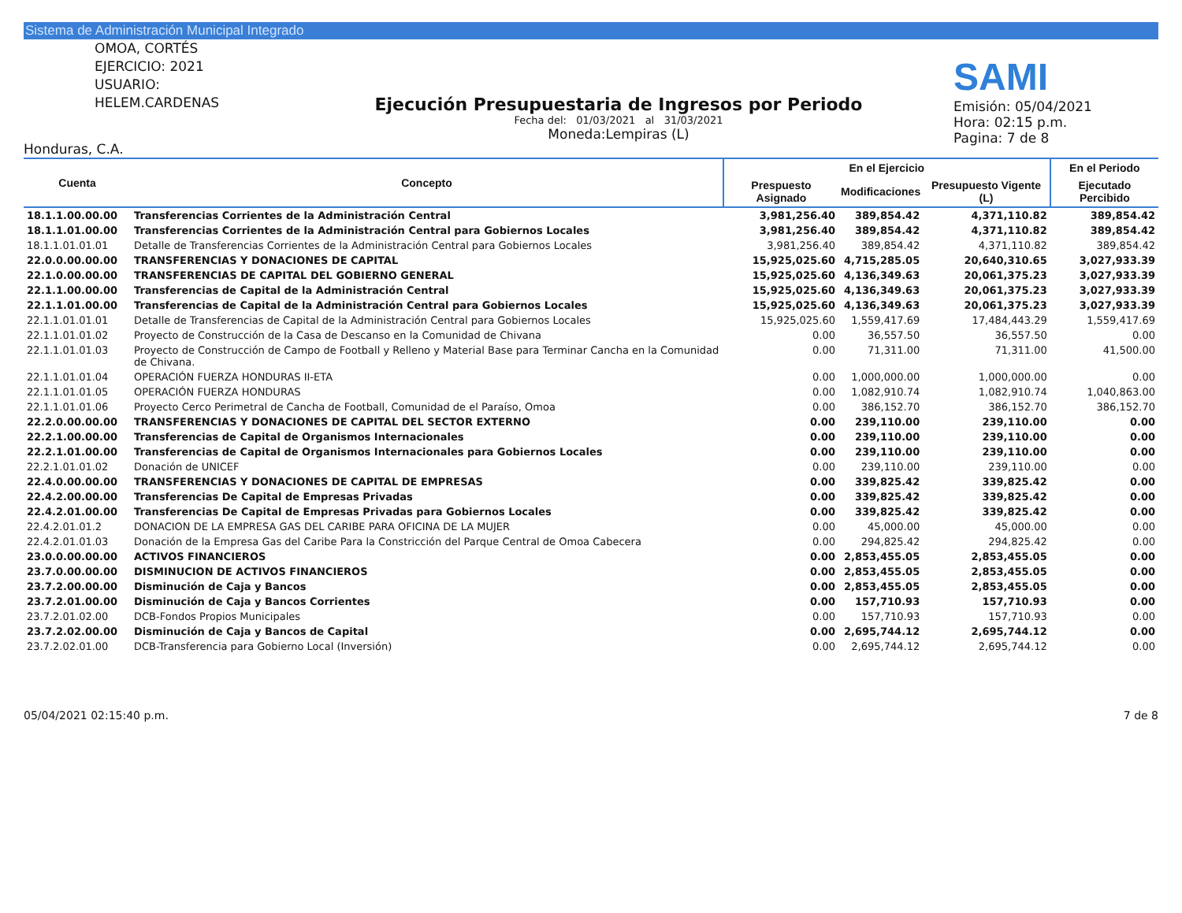Sistema de Administración Municipal Integrado
OMOA, CORTÉS
EJERCICIO: 2021
USUARIO: HELEM.CARDENAS
Honduras, C.A.
Ejecución Presupuestaria de Ingresos por Periodo
Fecha del: 01/03/2021 al 31/03/2021
Moneda:Lempiras (L)
SAMI
Emisión: 05/04/2021
Hora: 02:15 p.m.
Pagina: 7 de 8
| Cuenta | Concepto | En el Ejercicio | | | En el Periodo |
| --- | --- | --- | --- | --- | --- |
| | | Prespuesto Asignado | Modificaciones | Presupuesto Vigente (L) | Ejecutado Percibido |
| 18.1.1.00.00.00 | Transferencias Corrientes de la Administración Central | 3,981,256.40 | 389,854.42 | 4,371,110.82 | 389,854.42 |
| 18.1.1.01.00.00 | Transferencias Corrientes de la Administración Central para Gobiernos Locales | 3,981,256.40 | 389,854.42 | 4,371,110.82 | 389,854.42 |
| 18.1.1.01.01.01 | Detalle de Transferencias Corrientes de la Administración Central para Gobiernos Locales | 3,981,256.40 | 389,854.42 | 4,371,110.82 | 389,854.42 |
| 22.0.0.00.00.00 | TRANSFERENCIAS Y DONACIONES DE CAPITAL | 15,925,025.60 | 4,715,285.05 | 20,640,310.65 | 3,027,933.39 |
| 22.1.0.00.00.00 | TRANSFERENCIAS DE CAPITAL DEL GOBIERNO GENERAL | 15,925,025.60 | 4,136,349.63 | 20,061,375.23 | 3,027,933.39 |
| 22.1.1.00.00.00 | Transferencias de Capital de la Administración Central | 15,925,025.60 | 4,136,349.63 | 20,061,375.23 | 3,027,933.39 |
| 22.1.1.01.00.00 | Transferencias de Capital de la Administración Central para Gobiernos Locales | 15,925,025.60 | 4,136,349.63 | 20,061,375.23 | 3,027,933.39 |
| 22.1.1.01.01.01 | Detalle de Transferencias de Capital de la Administración Central para Gobiernos Locales | 15,925,025.60 | 1,559,417.69 | 17,484,443.29 | 1,559,417.69 |
| 22.1.1.01.01.02 | Proyecto de Construcción de la Casa de Descanso en la Comunidad de Chivana | 0.00 | 36,557.50 | 36,557.50 | 0.00 |
| 22.1.1.01.01.03 | Proyecto de Construcción de Campo de Football y Relleno y Material Base para Terminar Cancha en la Comunidad de Chivana. | 0.00 | 71,311.00 | 71,311.00 | 41,500.00 |
| 22.1.1.01.01.04 | OPERACIÓN FUERZA HONDURAS II-ETA | 0.00 | 1,000,000.00 | 1,000,000.00 | 0.00 |
| 22.1.1.01.01.05 | OPERACIÓN FUERZA HONDURAS | 0.00 | 1,082,910.74 | 1,082,910.74 | 1,040,863.00 |
| 22.1.1.01.01.06 | Proyecto Cerco Perimetral de Cancha de Football, Comunidad de el Paraíso, Omoa | 0.00 | 386,152.70 | 386,152.70 | 386,152.70 |
| 22.2.0.00.00.00 | TRANSFERENCIAS Y DONACIONES DE CAPITAL DEL SECTOR EXTERNO | 0.00 | 239,110.00 | 239,110.00 | 0.00 |
| 22.2.1.00.00.00 | Transferencias de Capital de Organismos Internacionales | 0.00 | 239,110.00 | 239,110.00 | 0.00 |
| 22.2.1.01.00.00 | Transferencias de Capital de Organismos Internacionales para Gobiernos Locales | 0.00 | 239,110.00 | 239,110.00 | 0.00 |
| 22.2.1.01.01.02 | Donación de UNICEF | 0.00 | 239,110.00 | 239,110.00 | 0.00 |
| 22.4.0.00.00.00 | TRANSFERENCIAS Y DONACIONES DE CAPITAL DE EMPRESAS | 0.00 | 339,825.42 | 339,825.42 | 0.00 |
| 22.4.2.00.00.00 | Transferencias De Capital de Empresas Privadas | 0.00 | 339,825.42 | 339,825.42 | 0.00 |
| 22.4.2.01.00.00 | Transferencias De Capital de Empresas Privadas para Gobiernos Locales | 0.00 | 339,825.42 | 339,825.42 | 0.00 |
| 22.4.2.01.01.2 | DONACION DE LA EMPRESA GAS DEL CARIBE PARA OFICINA DE LA MUJER | 0.00 | 45,000.00 | 45,000.00 | 0.00 |
| 22.4.2.01.01.03 | Donación de la Empresa Gas del Caribe Para la Constricción del Parque Central de Omoa Cabecera | 0.00 | 294,825.42 | 294,825.42 | 0.00 |
| 23.0.0.00.00.00 | ACTIVOS FINANCIEROS | 0.00 | 2,853,455.05 | 2,853,455.05 | 0.00 |
| 23.7.0.00.00.00 | DISMINUCION DE ACTIVOS FINANCIEROS | 0.00 | 2,853,455.05 | 2,853,455.05 | 0.00 |
| 23.7.2.00.00.00 | Disminución de Caja y Bancos | 0.00 | 2,853,455.05 | 2,853,455.05 | 0.00 |
| 23.7.2.01.00.00 | Disminución de Caja y Bancos Corrientes | 0.00 | 157,710.93 | 157,710.93 | 0.00 |
| 23.7.2.01.02.00 | DCB-Fondos Propios Municipales | 0.00 | 157,710.93 | 157,710.93 | 0.00 |
| 23.7.2.02.00.00 | Disminución de Caja y Bancos de Capital | 0.00 | 2,695,744.12 | 2,695,744.12 | 0.00 |
| 23.7.2.02.01.00 | DCB-Transferencia para Gobierno Local (Inversión) | 0.00 | 2,695,744.12 | 2,695,744.12 | 0.00 |
05/04/2021 02:15:40 p.m. 7 de 8